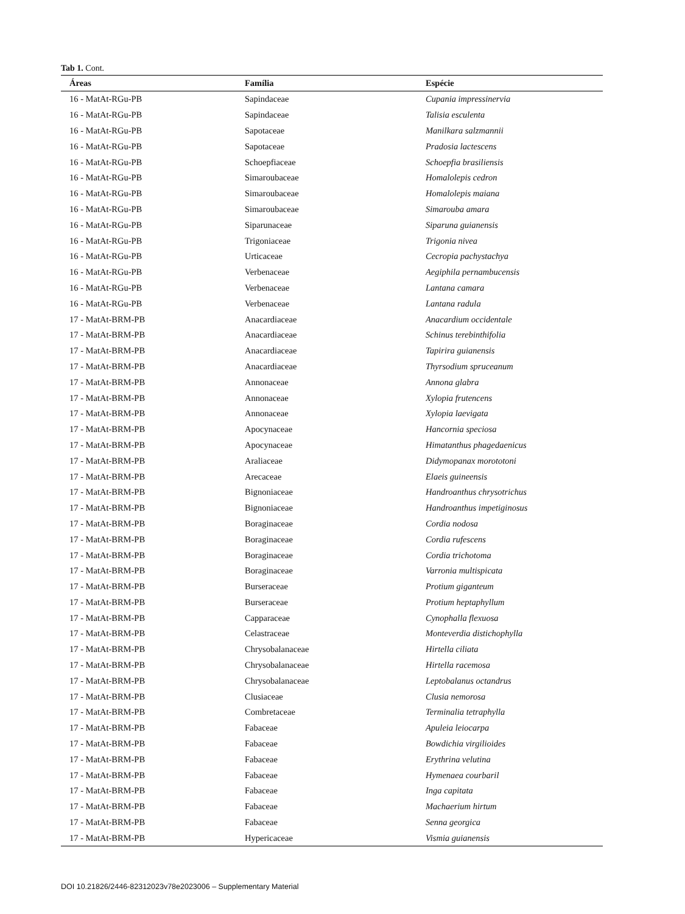Tab 1. Cont.
| Áreas | Família | Espécie |
| --- | --- | --- |
| 16 - MatAt-RGu-PB | Sapindaceae | Cupania impressinervia |
| 16 - MatAt-RGu-PB | Sapindaceae | Talisia esculenta |
| 16 - MatAt-RGu-PB | Sapotaceae | Manilkara salzmannii |
| 16 - MatAt-RGu-PB | Sapotaceae | Pradosia lactescens |
| 16 - MatAt-RGu-PB | Schoepfiaceae | Schoepfia brasiliensis |
| 16 - MatAt-RGu-PB | Simaroubaceae | Homalolepis cedron |
| 16 - MatAt-RGu-PB | Simaroubaceae | Homalolepis maiana |
| 16 - MatAt-RGu-PB | Simaroubaceae | Simarouba amara |
| 16 - MatAt-RGu-PB | Siparunaceae | Siparuna guianensis |
| 16 - MatAt-RGu-PB | Trigoniaceae | Trigonia nivea |
| 16 - MatAt-RGu-PB | Urticaceae | Cecropia pachystachya |
| 16 - MatAt-RGu-PB | Verbenaceae | Aegiphila pernambucensis |
| 16 - MatAt-RGu-PB | Verbenaceae | Lantana camara |
| 16 - MatAt-RGu-PB | Verbenaceae | Lantana radula |
| 17 - MatAt-BRM-PB | Anacardiaceae | Anacardium occidentale |
| 17 - MatAt-BRM-PB | Anacardiaceae | Schinus terebinthifolia |
| 17 - MatAt-BRM-PB | Anacardiaceae | Tapirira guianensis |
| 17 - MatAt-BRM-PB | Anacardiaceae | Thyrsodium spruceanum |
| 17 - MatAt-BRM-PB | Annonaceae | Annona glabra |
| 17 - MatAt-BRM-PB | Annonaceae | Xylopia frutencens |
| 17 - MatAt-BRM-PB | Annonaceae | Xylopia laevigata |
| 17 - MatAt-BRM-PB | Apocynaceae | Hancornia speciosa |
| 17 - MatAt-BRM-PB | Apocynaceae | Himatanthus phagedaenicus |
| 17 - MatAt-BRM-PB | Araliaceae | Didymopanax morototoni |
| 17 - MatAt-BRM-PB | Arecaceae | Elaeis guineensis |
| 17 - MatAt-BRM-PB | Bignoniaceae | Handroanthus chrysotrichus |
| 17 - MatAt-BRM-PB | Bignoniaceae | Handroanthus impetiginosus |
| 17 - MatAt-BRM-PB | Boraginaceae | Cordia nodosa |
| 17 - MatAt-BRM-PB | Boraginaceae | Cordia rufescens |
| 17 - MatAt-BRM-PB | Boraginaceae | Cordia trichotoma |
| 17 - MatAt-BRM-PB | Boraginaceae | Varronia multispicata |
| 17 - MatAt-BRM-PB | Burseraceae | Protium giganteum |
| 17 - MatAt-BRM-PB | Burseraceae | Protium heptaphyllum |
| 17 - MatAt-BRM-PB | Capparaceae | Cynophalla flexuosa |
| 17 - MatAt-BRM-PB | Celastraceae | Monteverdia distichophylla |
| 17 - MatAt-BRM-PB | Chrysobalanaceae | Hirtella ciliata |
| 17 - MatAt-BRM-PB | Chrysobalanaceae | Hirtella racemosa |
| 17 - MatAt-BRM-PB | Chrysobalanaceae | Leptobalanus octandrus |
| 17 - MatAt-BRM-PB | Clusiaceae | Clusia nemorosa |
| 17 - MatAt-BRM-PB | Combretaceae | Terminalia tetraphylla |
| 17 - MatAt-BRM-PB | Fabaceae | Apuleia leiocarpa |
| 17 - MatAt-BRM-PB | Fabaceae | Bowdichia virgilioides |
| 17 - MatAt-BRM-PB | Fabaceae | Erythrina velutina |
| 17 - MatAt-BRM-PB | Fabaceae | Hymenaea courbaril |
| 17 - MatAt-BRM-PB | Fabaceae | Inga capitata |
| 17 - MatAt-BRM-PB | Fabaceae | Machaerium hirtum |
| 17 - MatAt-BRM-PB | Fabaceae | Senna georgica |
| 17 - MatAt-BRM-PB | Hypericaceae | Vismia guianensis |
DOI 10.21826/2446-82312023v78e2023006 – Supplementary Material